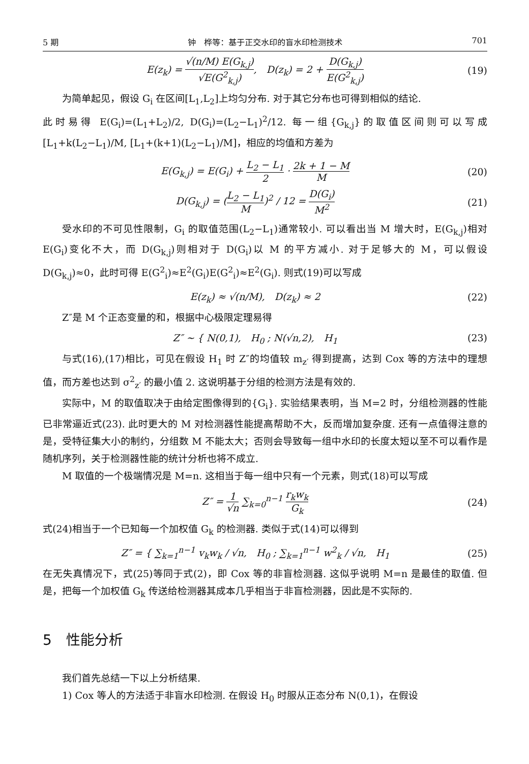5 期 钟　桦等：基于正交水印的盲水印检测技术 701
E(z<sub>k</sub>) = √(n/M) E(G<sub>k,j</sub>) √E(G<sup>2</sup><sub>k,j</sub>),　D(z<sub>k</sub>) = 2 + D(G<sub>k,j</sub>) E(G<sup>2</sup><sub>k,j</sub>)
(19)
为简单起见，假设 G<sub>i</sub> 在区间[L<sub>1</sub>,L<sub>2</sub>]上均匀分布. 对于其它分布也可得到相似的结论.
此时易得 E(G<sub>i</sub>)=(L<sub>1</sub>+L<sub>2</sub>)/2, D(G<sub>i</sub>)=(L<sub>2</sub>−L<sub>1</sub>)<sup>2</sup>/12. 每一组{G<sub>k,j</sub>}的取值区间则可以写成[L<sub>1</sub>+k(L<sub>2</sub>−L<sub>1</sub>)/M, [L<sub>1</sub>+(k+1)(L<sub>2</sub>−L<sub>1</sub>)/M]，相应的均值和方差为
E(G<sub>k,j</sub>) = E(G<sub>i</sub>) + L<sub>2</sub> − L<sub>1</sub> 2 · 2k + 1 − M M
(20)
D(G<sub>k,j</sub>) = (L<sub>2</sub> − L<sub>1</sub> M)<sup>2</sup> / 12 = D(G<sub>i</sub>) M<sup>2</sup>
(21)
受水印的不可见性限制，G<sub>i</sub> 的取值范围(L<sub>2</sub>−L<sub>1</sub>)通常较小. 可以看出当 M 增大时，E(G<sub>k,j</sub>)相对 E(G<sub>i</sub>)变化不大，而 D(G<sub>k,j</sub>)则相对于 D(G<sub>i</sub>)以 M 的平方减小. 对于足够大的 M，可以假设 D(G<sub>k,j</sub>)≈0，此时可得 E(G<sup>2</sup><sub>i</sub>)≈E<sup>2</sup>(G<sub>i</sub>)E(G<sup>2</sup><sub>i</sub>)≈E<sup>2</sup>(G<sub>i</sub>). 则式(19)可以写成
E(z<sub>k</sub>) ≈ √(n/M),　D(z<sub>k</sub>) ≈ 2 (22)
Z″是 M 个正态变量的和，根据中心极限定理易得
Z″ ~ { N(0,1),　H<sub>0</sub> ; N(√n,2),　H<sub>1</sub>
(23)
与式(16),(17)相比，可见在假设 H<sub>1</sub> 时 Z″的均值较 m<sub>z′</sub> 得到提高，达到 Cox 等的方法中的理想值，而方差也达到 σ<sup>2</sup><sub>z′</sub> 的最小值 2. 这说明基于分组的检测方法是有效的.
实际中，M 的取值取决于由给定图像得到的{G<sub>i</sub>}. 实验结果表明，当 M=2 时，分组检测器的性能已非常逼近式(23). 此时更大的 M 对检测器性能提高帮助不大，反而增加复杂度. 还有一点值得注意的是，受特征集大小的制约，分组数 M 不能太大；否则会导致每一组中水印的长度太短以至不可以看作是随机序列，关于检测器性能的统计分析也将不成立.
M 取值的一个极端情况是 M=n. 这相当于每一组中只有一个元素，则式(18)可以写成
Z″ = 1 √n ∑<sub>k=0</sub><sup>n−1</sup> r<sub>k</sub>w<sub>k</sub> G<sub>k</sub> (24)
式(24)相当于一个已知每一个加权值 G<sub>k</sub> 的检测器. 类似于式(14)可以得到
Z″ = { ∑<sub>k=1</sub><sup>n−1</sup> v<sub>k</sub>w<sub>k</sub> / √n,　H<sub>0</sub> ; ∑<sub>k=1</sub><sup>n−1</sup> w<sup>2</sup><sub>k</sub> / √n,　H<sub>1</sub>
(25)
在无失真情况下，式(25)等同于式(2)，即 Cox 等的非盲检测器. 这似乎说明 M=n 是最佳的取值. 但是，把每一个加权值 G<sub>k</sub> 传送给检测器其成本几乎相当于非盲检测器，因此是不实际的.
5　性能分析
我们首先总结一下以上分析结果.
1) Cox 等人的方法适于非盲水印检测. 在假设 H<sub>0</sub> 时服从正态分布 N(0,1)，在假设